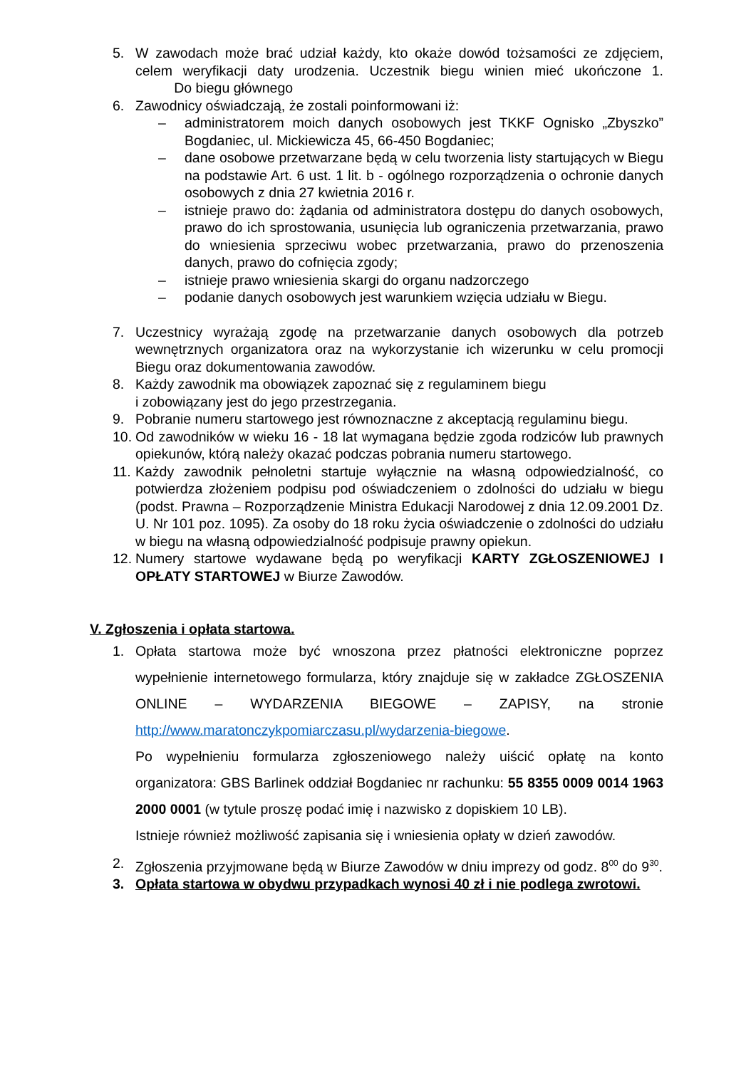5. W zawodach może brać udział każdy, kto okaże dowód tożsamości ze zdjęciem, celem weryfikacji daty urodzenia. Uczestnik biegu winien mieć ukończone 1. Do biegu głównego
6. Zawodnicy oświadczają, że zostali poinformowani iż:
– administratorem moich danych osobowych jest TKKF Ognisko „Zbyszko” Bogdaniec, ul. Mickiewicza 45, 66-450 Bogdaniec;
– dane osobowe przetwarzane będą w celu tworzenia listy startujących w Biegu na podstawie Art. 6 ust. 1 lit. b - ogólnego rozporządzenia o ochronie danych osobowych z dnia 27 kwietnia 2016 r.
– istnieje prawo do: żądania od administratora dostępu do danych osobowych, prawo do ich sprostowania, usunięcia lub ograniczenia przetwarzania, prawo do wniesienia sprzeciwu wobec przetwarzania, prawo do przenoszenia danych, prawo do cofnięcia zgody;
– istnieje prawo wniesienia skargi do organu nadzorczego
– podanie danych osobowych jest warunkiem wzięcia udziału w Biegu.
7. Uczestnicy wyrażają zgodę na przetwarzanie danych osobowych dla potrzeb wewnętrznych organizatora oraz na wykorzystanie ich wizerunku w celu promocji Biegu oraz dokumentowania zawodów.
8. Każdy zawodnik ma obowiązek zapoznać się z regulaminem biegu
i zobowiązany jest do jego przestrzegania.
9. Pobranie numeru startowego jest równoznaczne z akceptacją regulaminu biegu.
10.
Od zawodników w wieku 16 - 18 lat wymagana będzie zgoda rodziców lub prawnych opiekunów, którą należy okazać podczas pobrania numeru startowego.
11.
Każdy zawodnik pełnoletni startuje wyłącznie na własną odpowiedzialność, co potwierdza złożeniem podpisu pod oświadczeniem o zdolności do udziału w biegu (podst. Prawna – Rozporządzenie Ministra Edukacji Narodowej z dnia 12.09.2001 Dz. U. Nr 101 poz. 1095). Za osoby do 18 roku życia oświadczenie o zdolności do udziału w biegu na własną odpowiedzialność podpisuje prawny opiekun.
12.
Numery startowe wydawane będą po weryfikacji KARTY ZGŁOSZENIOWEJ I OPŁATY STARTOWEJ w Biurze Zawodów.
V. Zgłoszenia i opłata startowa.
1. Opłata startowa może być wnoszona przez płatności elektroniczne poprzez wypełnienie internetowego formularza, który znajduje się w zakładce ZGŁOSZENIA ONLINE – WYDARZENIA BIEGOWE – ZAPISY, na stronie http://www.maratonczykpomiarczasu.pl/wydarzenia-biegowe.
Po wypełnieniu formularza zgłoszeniowego należy uiścić opłatę na konto organizatora: GBS Barlinek oddział Bogdaniec nr rachunku: 55 8355 0009 0014 1963 2000 0001 (w tytule proszę podać imię i nazwisko z dopiskiem 10 LB).
Istnieje również możliwość zapisania się i wniesienia opłaty w dzień zawodów.
2. Zgłoszenia przyjmowane będą w Biurze Zawodów w dniu imprezy od godz. 8<sup>00</sup> do 9<sup>30</sup>.
3. Opłata startowa w obydwu przypadkach wynosi 40 zł i nie podlega zwrotowi.